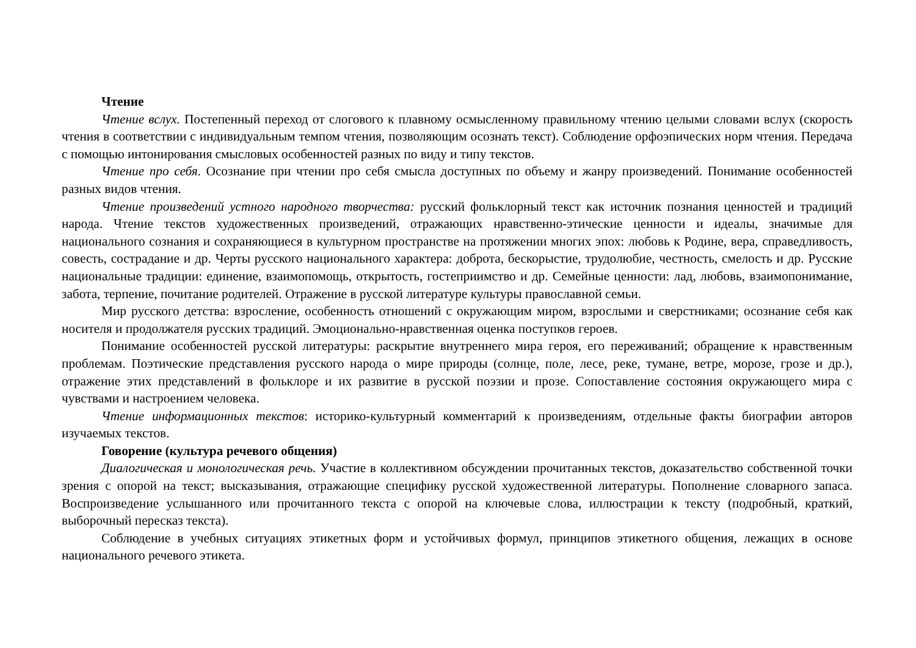Чтение
Чтение вслух. Постепенный переход от слогового к плавному осмысленному правильному чтению целыми словами вслух (скорость чтения в соответствии с индивидуальным темпом чтения, позволяющим осознать текст). Соблюдение орфоэпических норм чтения. Передача с помощью интонирования смысловых особенностей разных по виду и типу текстов.
Чтение про себя. Осознание при чтении про себя смысла доступных по объему и жанру произведений. Понимание особенностей разных видов чтения.
Чтение произведений устного народного творчества: русский фольклорный текст как источник познания ценностей и традиций народа. Чтение текстов художественных произведений, отражающих нравственно-этические ценности и идеалы, значимые для национального сознания и сохраняющиеся в культурном пространстве на протяжении многих эпох: любовь к Родине, вера, справедливость, совесть, сострадание и др. Черты русского национального характера: доброта, бескорыстие, трудолюбие, честность, смелость и др. Русские национальные традиции: единение, взаимопомощь, открытость, гостеприимство и др. Семейные ценности: лад, любовь, взаимопонимание, забота, терпение, почитание родителей. Отражение в русской литературе культуры православной семьи.
Мир русского детства: взросление, особенность отношений с окружающим миром, взрослыми и сверстниками; осознание себя как носителя и продолжателя русских традиций. Эмоционально-нравственная оценка поступков героев.
Понимание особенностей русской литературы: раскрытие внутреннего мира героя, его переживаний; обращение к нравственным проблемам. Поэтические представления русского народа о мире природы (солнце, поле, лесе, реке, тумане, ветре, морозе, грозе и др.), отражение этих представлений в фольклоре и их развитие в русской поэзии и прозе. Сопоставление состояния окружающего мира с чувствами и настроением человека.
Чтение информационных текстов: историко-культурный комментарий к произведениям, отдельные факты биографии авторов изучаемых текстов.
Говорение (культура речевого общения)
Диалогическая и монологическая речь. Участие в коллективном обсуждении прочитанных текстов, доказательство собственной точки зрения с опорой на текст; высказывания, отражающие специфику русской художественной литературы. Пополнение словарного запаса. Воспроизведение услышанного или прочитанного текста с опорой на ключевые слова, иллюстрации к тексту (подробный, краткий, выборочный пересказ текста).
Соблюдение в учебных ситуациях этикетных форм и устойчивых формул, принципов этикетного общения, лежащих в основе национального речевого этикета.